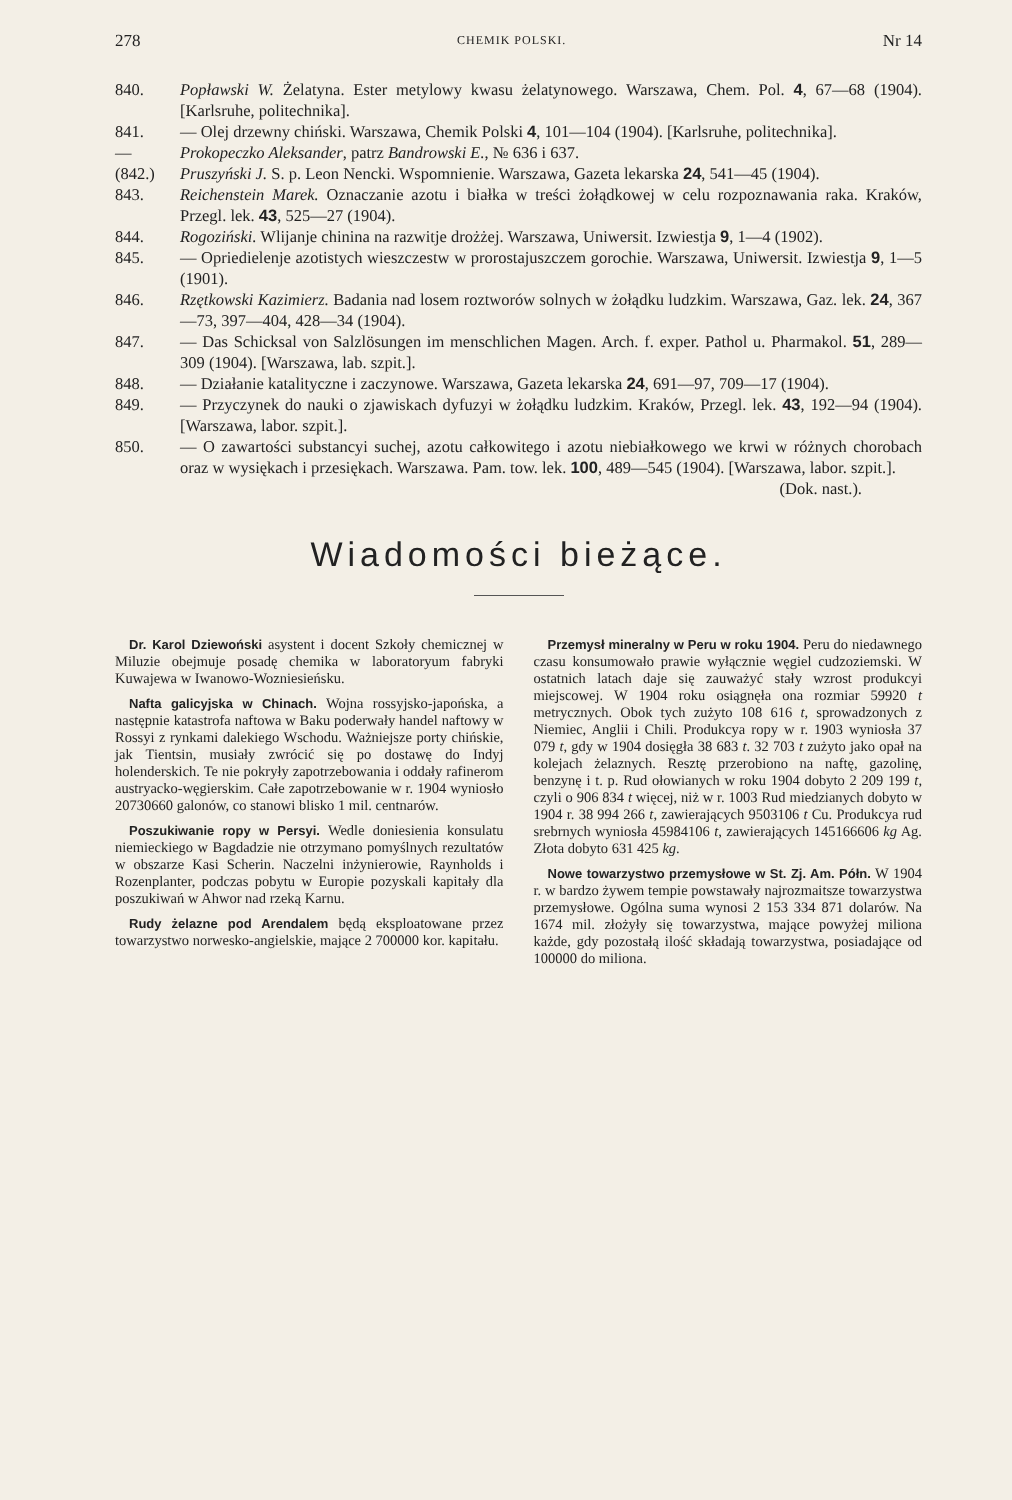278 CHEMIK POLSKI. Nr 14
840. Popławski W. Żelatyna. Ester metylowy kwasu żelatynowego. Warszawa, Chem. Pol. 4, 67—68 (1904). [Karlsruhe, politechnika].
841. — Olej drzewny chiński. Warszawa, Chemik Polski 4, 101—104 (1904). [Karlsruhe, politechnika].
— Prokopeczko Aleksander, patrz Bandrowski E., № 636 i 637.
(842.) Pruszyński J. S. p. Leon Nencki. Wspomnienie. Warszawa, Gazeta lekarska 24, 541—45 (1904).
843. Reichenstein Marek. Oznaczanie azotu i białka w treści żołądkowej w celu rozpoznawania raka. Kraków, Przegl. lek. 43, 525—27 (1904).
844. Rogoziński. Wlijanje chinina na razwitje drożżej. Warszawa, Uniwersit. Izwiestja 9, 1—4 (1902).
845. — Opriedielenje azotistych wieszczestw w prorostajuszczem gorochie. Warszawa, Uniwersit. Izwiestja 9, 1—5 (1901).
846. Rzętkowski Kazimierz. Badania nad losem roztworów solnych w żołądku ludzkim. Warszawa, Gaz. lek. 24, 367—73, 397—404, 428—34 (1904).
847. — Das Schicksal von Salzlösungen im menschlichen Magen. Arch. f. exper. Pathol u. Pharmakol. 51, 289—309 (1904). [Warszawa, lab. szpit.].
848. — Działanie katalityczne i zaczynowe. Warszawa, Gazeta lekarska 24, 691—97, 709—17 (1904).
849. — Przyczynek do nauki o zjawiskach dyfuzyi w żołądku ludzkim. Kraków, Przegl. lek. 43, 192—94 (1904). [Warszawa, labor. szpit.].
850. — O zawartości substancyi suchej, azotu całkowitego i azotu niebiałkowego we krwi w różnych chorobach oraz w wysiękach i przesiękach. Warszawa. Pam. tow. lek. 100, 489—545 (1904). [Warszawa, labor. szpit.].
(Dok. nast.).
Wiadomości bieżące.
Dr. Karol Dziewoński asystent i docent Szkoły chemicznej w Miluzie obejmuje posadę chemika w laboratoryum fabryki Kuwajewa w Iwanowo-Wozniesieńsku.
Nafta galicyjska w Chinach. Wojna rossyjsko-japońska, a następnie katastrofa naftowa w Baku poderwały handel naftowy w Rossyi z rynkami dalekiego Wschodu. Ważniejsze porty chińskie, jak Tientsin, musiały zwrócić się po dostawę do Indyj holenderskich. Te nie pokryły zapotrzebowania i oddały rafinerom austryacko-węgierskim. Całe zapotrzebowanie w r. 1904 wyniosło 20730660 galonów, co stanowi blisko 1 mil. centnarów.
Poszukiwanie ropy w Persyi. Wedle doniesienia konsulatu niemieckiego w Bagdadzie nie otrzymano pomyślnych rezultatów w obszarze Kasi Scherin. Naczelni inżynierowie, Raynholds i Rozenplanter, podczas pobytu w Europie pozyskali kapitały dla poszukiwań w Ahwor nad rzeką Karnu.
Rudy żelazne pod Arendalem będą eksploatowane przez towarzystwo norwesko-angielskie, mające 2 700000 kor. kapitału.
Przemysł mineralny w Peru w roku 1904. Peru do niedawnego czasu konsumowało prawie wyłącznie węgiel cudzoziemski. W ostatnich latach daje się zauważyć stały wzrost produkcyi miejscowej. W 1904 roku osiągnęła ona rozmiar 59920 t metrycznych. Obok tych zużyto 108 616 t, sprowadzonych z Niemiec, Anglii i Chili. Produkcya ropy w r. 1903 wyniosła 37 079 t, gdy w 1904 dosięgła 38 683 t. 32 703 t zużyto jako opał na kolejach żelaznych. Resztę przerobiono na naftę, gazolinę, benzynę i t. p. Rud ołowianych w roku 1904 dobyto 2 209 199 t, czyli o 906 834 t więcej, niż w r. 1003 Rud miedzianych dobyto w 1904 r. 38 994 266 t, zawierających 9503106 t Cu. Produkcya rud srebrnych wyniosła 45984106 t, zawierających 145166606 kg Ag. Złota dobyto 631 425 kg.
Nowe towarzystwo przemysłowe w St. Zj. Am. Półn. W 1904 r. w bardzo żywem tempie powstawały najrozmaitsze towarzystwa przemysłowe. Ogólna suma wynosi 2 153 334 871 dolarów. Na 1674 mil. złożyły się towarzystwa, mające powyżej miliona każde, gdy pozostałą ilość składają towarzystwa, posiadające od 100000 do miliona.